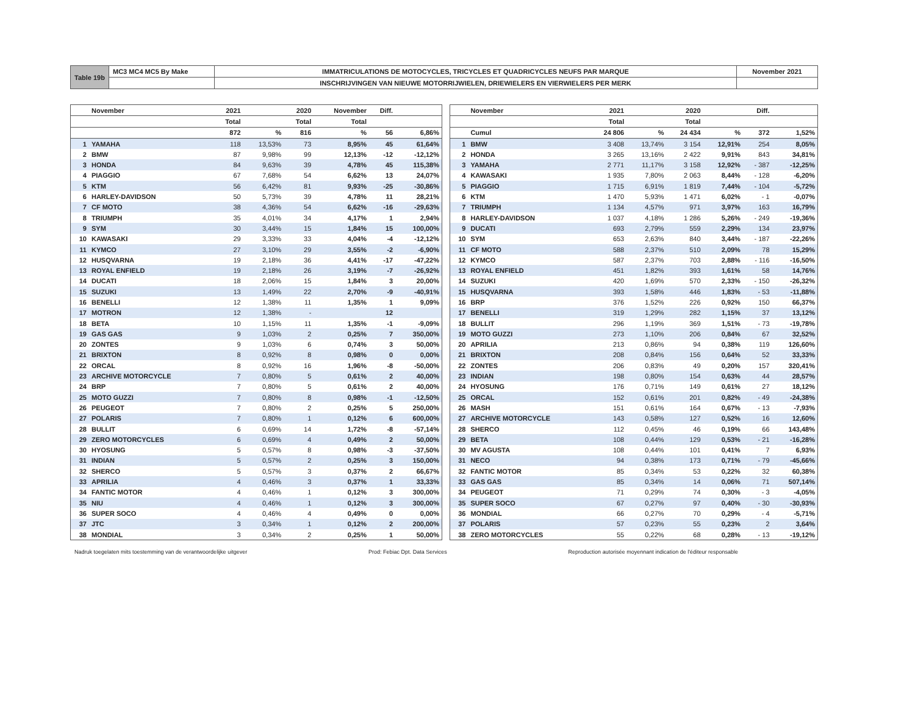| Table 19b | MC3 MC4 MC5 By Make | IMMATRICULATIONS DE MOTOCYCLES, TRICYCLES ET QUADRICYCLES NEUFS PAR MARQUE | November 2021 |
| | | INSCHRIJVINGEN VAN NIEUWE MOTORRIJWIELEN, DRIEWIELERS EN VIERWIELERS PER MERK | |
| | November | 2021 | | 2020 | November | Diff. | |
| --- | --- | --- | --- | --- | --- | --- | --- |
| | | Total | | Total | Total | | |
| | | 872 | % | 816 | % | 56 | 6,86% |
| 1 | YAMAHA | 118 | 13,53% | 73 | 8,95% | 45 | 61,64% |
| 2 | BMW | 87 | 9,98% | 99 | 12,13% | -12 | -12,12% |
| 3 | HONDA | 84 | 9,63% | 39 | 4,78% | 45 | 115,38% |
| 4 | PIAGGIO | 67 | 7,68% | 54 | 6,62% | 13 | 24,07% |
| 5 | KTM | 56 | 6,42% | 81 | 9,93% | -25 | -30,86% |
| 6 | HARLEY-DAVIDSON | 50 | 5,73% | 39 | 4,78% | 11 | 28,21% |
| 7 | CF MOTO | 38 | 4,36% | 54 | 6,62% | -16 | -29,63% |
| 8 | TRIUMPH | 35 | 4,01% | 34 | 4,17% | 1 | 2,94% |
| 9 | SYM | 30 | 3,44% | 15 | 1,84% | 15 | 100,00% |
| 10 | KAWASAKI | 29 | 3,33% | 33 | 4,04% | -4 | -12,12% |
| 11 | KYMCO | 27 | 3,10% | 29 | 3,55% | -2 | -6,90% |
| 12 | HUSQVARNA | 19 | 2,18% | 36 | 4,41% | -17 | -47,22% |
| 13 | ROYAL ENFIELD | 19 | 2,18% | 26 | 3,19% | -7 | -26,92% |
| 14 | DUCATI | 18 | 2,06% | 15 | 1,84% | 3 | 20,00% |
| 15 | SUZUKI | 13 | 1,49% | 22 | 2,70% | -9 | -40,91% |
| 16 | BENELLI | 12 | 1,38% | 11 | 1,35% | 1 | 9,09% |
| 17 | MOTRON | 12 | 1,38% | - | | 12 | |
| 18 | BETA | 10 | 1,15% | 11 | 1,35% | -1 | -9,09% |
| 19 | GAS GAS | 9 | 1,03% | 2 | 0,25% | 7 | 350,00% |
| 20 | ZONTES | 9 | 1,03% | 6 | 0,74% | 3 | 50,00% |
| 21 | BRIXTON | 8 | 0,92% | 8 | 0,98% | 0 | 0,00% |
| 22 | ORCAL | 8 | 0,92% | 16 | 1,96% | -8 | -50,00% |
| 23 | ARCHIVE MOTORCYCLE | 7 | 0,80% | 5 | 0,61% | 2 | 40,00% |
| 24 | BRP | 7 | 0,80% | 5 | 0,61% | 2 | 40,00% |
| 25 | MOTO GUZZI | 7 | 0,80% | 8 | 0,98% | -1 | -12,50% |
| 26 | PEUGEOT | 7 | 0,80% | 2 | 0,25% | 5 | 250,00% |
| 27 | POLARIS | 7 | 0,80% | 1 | 0,12% | 6 | 600,00% |
| 28 | BULLIT | 6 | 0,69% | 14 | 1,72% | -8 | -57,14% |
| 29 | ZERO MOTORCYCLES | 6 | 0,69% | 4 | 0,49% | 2 | 50,00% |
| 30 | HYOSUNG | 5 | 0,57% | 8 | 0,98% | -3 | -37,50% |
| 31 | INDIAN | 5 | 0,57% | 2 | 0,25% | 3 | 150,00% |
| 32 | SHERCO | 5 | 0,57% | 3 | 0,37% | 2 | 66,67% |
| 33 | APRILIA | 4 | 0,46% | 3 | 0,37% | 1 | 33,33% |
| 34 | FANTIC MOTOR | 4 | 0,46% | 1 | 0,12% | 3 | 300,00% |
| 35 | NIU | 4 | 0,46% | 1 | 0,12% | 3 | 300,00% |
| 36 | SUPER SOCO | 4 | 0,46% | 4 | 0,49% | 0 | 0,00% |
| 37 | JTC | 3 | 0,34% | 1 | 0,12% | 2 | 200,00% |
| 38 | MONDIAL | 3 | 0,34% | 2 | 0,25% | 1 | 50,00% |
| | November | 2021 | | 2020 | | Diff. | |
| --- | --- | --- | --- | --- | --- | --- | --- |
| | | Total | | Total | | | |
| | Cumul | 24 806 | % | 24 434 | % | 372 | 1,52% |
| 1 | BMW | 3 408 | 13,74% | 3 154 | 12,91% | 254 | 8,05% |
| 2 | HONDA | 3 265 | 13,16% | 2 422 | 9,91% | 843 | 34,81% |
| 3 | YAMAHA | 2 771 | 11,17% | 3 158 | 12,92% | - 387 | -12,25% |
| 4 | KAWASAKI | 1 935 | 7,80% | 2 063 | 8,44% | - 128 | -6,20% |
| 5 | PIAGGIO | 1 715 | 6,91% | 1 819 | 7,44% | - 104 | -5,72% |
| 6 | KTM | 1 470 | 5,93% | 1 471 | 6,02% | - 1 | -0,07% |
| 7 | TRIUMPH | 1 134 | 4,57% | 971 | 3,97% | 163 | 16,79% |
| 8 | HARLEY-DAVIDSON | 1 037 | 4,18% | 1 286 | 5,26% | - 249 | -19,36% |
| 9 | DUCATI | 693 | 2,79% | 559 | 2,29% | 134 | 23,97% |
| 10 | SYM | 653 | 2,63% | 840 | 3,44% | - 187 | -22,26% |
| 11 | CF MOTO | 588 | 2,37% | 510 | 2,09% | 78 | 15,29% |
| 12 | KYMCO | 587 | 2,37% | 703 | 2,88% | - 116 | -16,50% |
| 13 | ROYAL ENFIELD | 451 | 1,82% | 393 | 1,61% | 58 | 14,76% |
| 14 | SUZUKI | 420 | 1,69% | 570 | 2,33% | - 150 | -26,32% |
| 15 | HUSQVARNA | 393 | 1,58% | 446 | 1,83% | - 53 | -11,88% |
| 16 | BRP | 376 | 1,52% | 226 | 0,92% | 150 | 66,37% |
| 17 | BENELLI | 319 | 1,29% | 282 | 1,15% | 37 | 13,12% |
| 18 | BULLIT | 296 | 1,19% | 369 | 1,51% | - 73 | -19,78% |
| 19 | MOTO GUZZI | 273 | 1,10% | 206 | 0,84% | 67 | 32,52% |
| 20 | APRILIA | 213 | 0,86% | 94 | 0,38% | 119 | 126,60% |
| 21 | BRIXTON | 208 | 0,84% | 156 | 0,64% | 52 | 33,33% |
| 22 | ZONTES | 206 | 0,83% | 49 | 0,20% | 157 | 320,41% |
| 23 | INDIAN | 198 | 0,80% | 154 | 0,63% | 44 | 28,57% |
| 24 | HYOSUNG | 176 | 0,71% | 149 | 0,61% | 27 | 18,12% |
| 25 | ORCAL | 152 | 0,61% | 201 | 0,82% | - 49 | -24,38% |
| 26 | MASH | 151 | 0,61% | 164 | 0,67% | - 13 | -7,93% |
| 27 | ARCHIVE MOTORCYCLE | 143 | 0,58% | 127 | 0,52% | 16 | 12,60% |
| 28 | SHERCO | 112 | 0,45% | 46 | 0,19% | 66 | 143,48% |
| 29 | BETA | 108 | 0,44% | 129 | 0,53% | - 21 | -16,28% |
| 30 | MV AGUSTA | 108 | 0,44% | 101 | 0,41% | 7 | 6,93% |
| 31 | NECO | 94 | 0,38% | 173 | 0,71% | - 79 | -45,66% |
| 32 | FANTIC MOTOR | 85 | 0,34% | 53 | 0,22% | 32 | 60,38% |
| 33 | GAS GAS | 85 | 0,34% | 14 | 0,06% | 71 | 507,14% |
| 34 | PEUGEOT | 71 | 0,29% | 74 | 0,30% | - 3 | -4,05% |
| 35 | SUPER SOCO | 67 | 0,27% | 97 | 0,40% | - 30 | -30,93% |
| 36 | MONDIAL | 66 | 0,27% | 70 | 0,29% | - 4 | -5,71% |
| 37 | POLARIS | 57 | 0,23% | 55 | 0,23% | 2 | 3,64% |
| 38 | ZERO MOTORCYCLES | 55 | 0,22% | 68 | 0,28% | - 13 | -19,12% |
Nadruk toegelaten mits toestemming van de verantwoordelijke uitgever Prod: Febiac Dpt. Data Services Reproduction autorisée moyennant indication de l'éditeur responsable